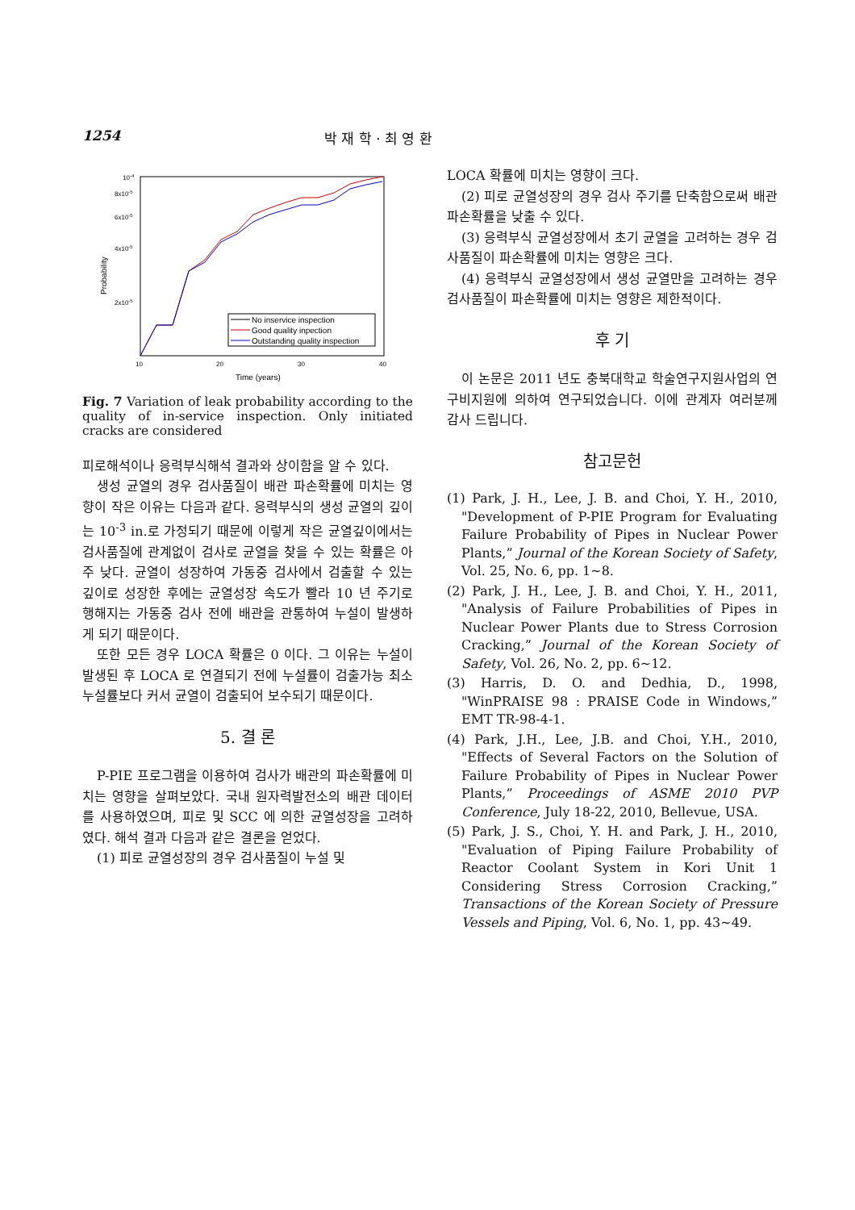1254 박 재 학 · 최 영 환
10-4
8x10-5
6x10-5
4x10-5
2x10-5
10
20
30
40
Time (years)
Probability
No inservice inspection
Good quality inpection
Outstanding quality inspection
Fig. 7 Variation of leak probability according to the quality of in-service inspection. Only initiated cracks are considered
피로해석이나 응력부식해석 결과와 상이함을 알 수 있다.
생성 균열의 경우 검사품질이 배관 파손확률에 미치는 영향이 작은 이유는 다음과 같다. 응력부식의 생성 균열의 깊이는 10<sup>-3</sup> in.로 가정되기 때문에 이렇게 작은 균열깊이에서는 검사품질에 관계없이 검사로 균열을 찾을 수 있는 확률은 아주 낮다. 균열이 성장하여 가동중 검사에서 검출할 수 있는 깊이로 성장한 후에는 균열성장 속도가 빨라 10 년 주기로 행해지는 가동중 검사 전에 배관을 관통하여 누설이 발생하게 되기 때문이다.
또한 모든 경우 LOCA 확률은 0 이다. 그 이유는 누설이 발생된 후 LOCA 로 연결되기 전에 누설률이 검출가능 최소 누설률보다 커서 균열이 검출되어 보수되기 때문이다.
5. 결 론
P-PIE 프로그램을 이용하여 검사가 배관의 파손확률에 미치는 영향을 살펴보았다. 국내 원자력발전소의 배관 데이터를 사용하였으며, 피로 및 SCC 에 의한 균열성장을 고려하였다. 해석 결과 다음과 같은 결론을 얻었다.
(1) 피로 균열성장의 경우 검사품질이 누설 및
LOCA 확률에 미치는 영향이 크다.
(2) 피로 균열성장의 경우 검사 주기를 단축함으로써 배관 파손확률을 낮출 수 있다.
(3) 응력부식 균열성장에서 초기 균열을 고려하는 경우 검사품질이 파손확률에 미치는 영향은 크다.
(4) 응력부식 균열성장에서 생성 균열만을 고려하는 경우 검사품질이 파손확률에 미치는 영향은 제한적이다.
후 기
이 논문은 2011 년도 충북대학교 학술연구지원사업의 연구비지원에 의하여 연구되었습니다. 이에 관계자 여러분께 감사 드립니다.
참고문헌
(1) Park, J. H., Lee, J. B. and Choi, Y. H., 2010, "Development of P-PIE Program for Evaluating Failure Probability of Pipes in Nuclear Power Plants,” Journal of the Korean Society of Safety, Vol. 25, No. 6, pp. 1~8.
(2) Park, J. H., Lee, J. B. and Choi, Y. H., 2011, "Analysis of Failure Probabilities of Pipes in Nuclear Power Plants due to Stress Corrosion Cracking,” Journal of the Korean Society of Safety, Vol. 26, No. 2, pp. 6~12.
(3) Harris, D. O. and Dedhia, D., 1998, "WinPRAISE 98 : PRAISE Code in Windows,” EMT TR-98-4-1.
(4) Park, J.H., Lee, J.B. and Choi, Y.H., 2010, "Effects of Several Factors on the Solution of Failure Probability of Pipes in Nuclear Power Plants,” Proceedings of ASME 2010 PVP Conference, July 18-22, 2010, Bellevue, USA.
(5) Park, J. S., Choi, Y. H. and Park, J. H., 2010, "Evaluation of Piping Failure Probability of Reactor Coolant System in Kori Unit 1 Considering Stress Corrosion Cracking,” Transactions of the Korean Society of Pressure Vessels and Piping, Vol. 6, No. 1, pp. 43~49.